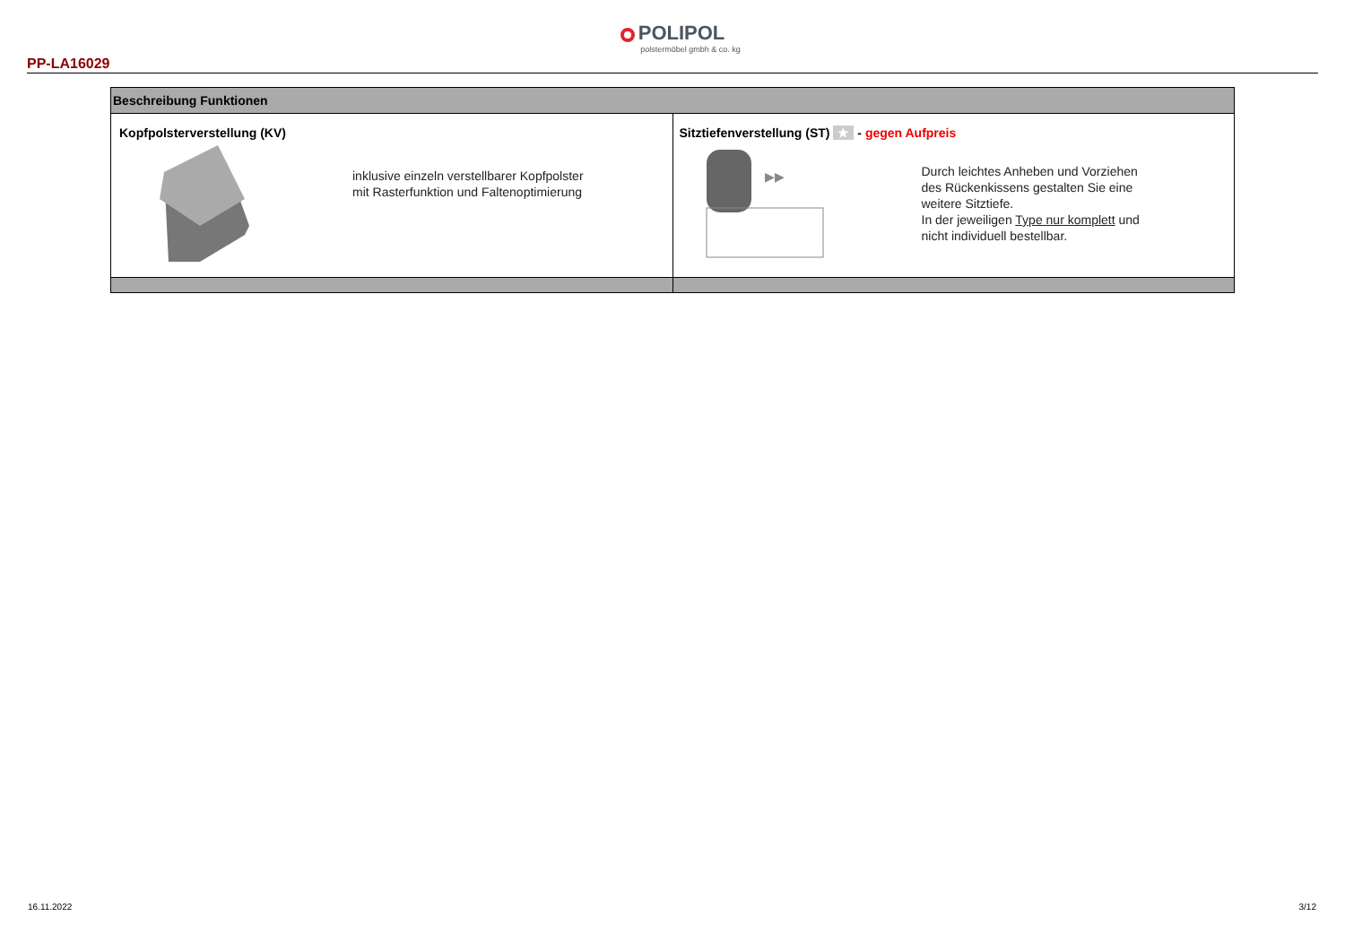POLIPOL
polstermöbel gmbh & co. kg
PP-LA16029
| Beschreibung Funktionen | |
| --- | --- |
| Kopfpolsterverstellung (KV) inklusive einzeln verstellbarer Kopfpolster mit Rasterfunktion und Faltenoptimierung | Sitztiefenverstellung (ST) ★ - gegen Aufpreis ▶▶ Durch leichtes Anheben und Vorziehen des Rückenkissens gestalten Sie eine weitere Sitztiefe. In der jeweiligen Type nur komplett und nicht individuell bestellbar. |
16.11.2022 3/12